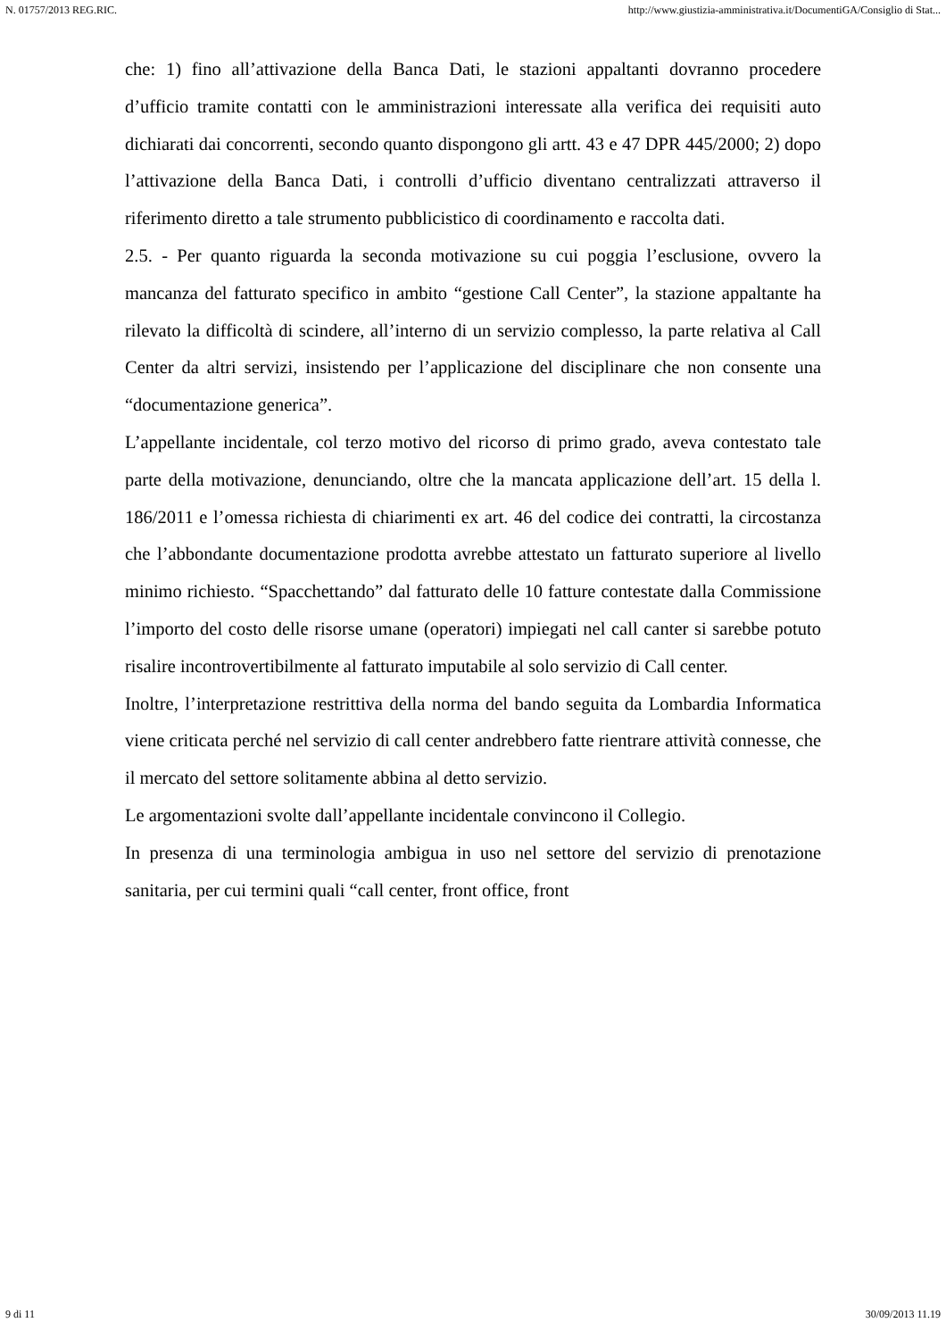N. 01757/2013 REG.RIC. http://www.giustizia-amministrativa.it/DocumentiGA/Consiglio di Stat...
che: 1) fino all’attivazione della Banca Dati, le stazioni appaltanti dovranno procedere d’ufficio tramite contatti con le amministrazioni interessate alla verifica dei requisiti auto dichiarati dai concorrenti, secondo quanto dispongono gli artt. 43 e 47 DPR 445/2000; 2) dopo l’attivazione della Banca Dati, i controlli d’ufficio diventano centralizzati attraverso il riferimento diretto a tale strumento pubblicistico di coordinamento e raccolta dati.
2.5. - Per quanto riguarda la seconda motivazione su cui poggia l’esclusione, ovvero la mancanza del fatturato specifico in ambito “gestione Call Center”, la stazione appaltante ha rilevato la difficoltà di scindere, all’interno di un servizio complesso, la parte relativa al Call Center da altri servizi, insistendo per l’applicazione del disciplinare che non consente una “documentazione generica”.
L’appellante incidentale, col terzo motivo del ricorso di primo grado, aveva contestato tale parte della motivazione, denunciando, oltre che la mancata applicazione dell’art. 15 della l. 186/2011 e l’omessa richiesta di chiarimenti ex art. 46 del codice dei contratti, la circostanza che l’abbondante documentazione prodotta avrebbe attestato un fatturato superiore al livello minimo richiesto. “Spacchettando” dal fatturato delle 10 fatture contestate dalla Commissione l’importo del costo delle risorse umane (operatori) impiegati nel call canter si sarebbe potuto risalire incontrovertibilmente al fatturato imputabile al solo servizio di Call center.
Inoltre, l’interpretazione restrittiva della norma del bando seguita da Lombardia Informatica viene criticata perché nel servizio di call center andrebbero fatte rientrare attività connesse, che il mercato del settore solitamente abbina al detto servizio.
Le argomentazioni svolte dall’appellante incidentale convincono il Collegio.
In presenza di una terminologia ambigua in uso nel settore del servizio di prenotazione sanitaria, per cui termini quali “call center, front office, front
9 di 11 30/09/2013 11.19